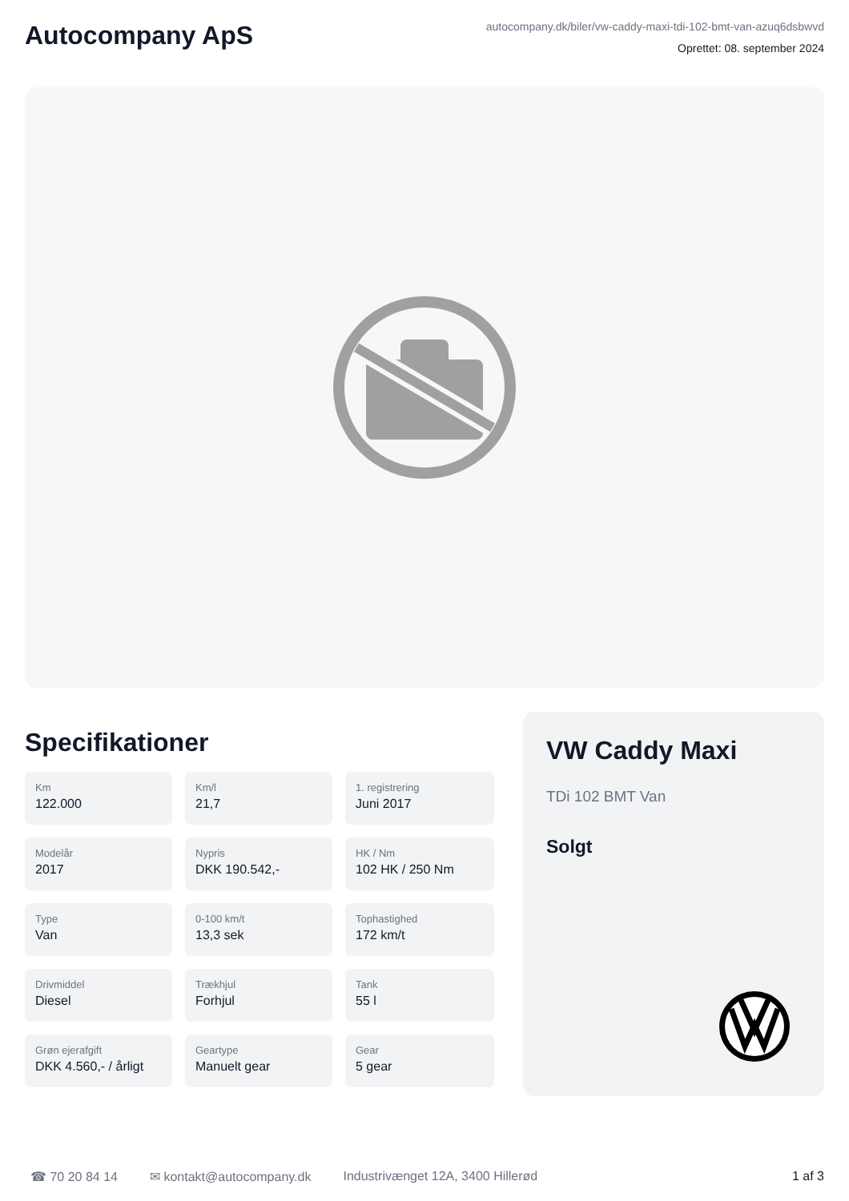Autocompany ApS
autocompany.dk/biler/vw-caddy-maxi-tdi-102-bmt-van-azuq6dsbwvd
Oprettet: 08. september 2024
Specifikationer
Km
122.000
Km/l
21,7
1. registrering
Juni 2017
Modelår
2017
Nypris
DKK 190.542,-
HK / Nm
102 HK / 250 Nm
Type
Van
0-100 km/t
13,3 sek
Tophastighed
172 km/t
Drivmiddel
Diesel
Trækhjul
Forhjul
Tank
55 l
Grøn ejerafgift
DKK 4.560,- / årligt
Geartype
Manuelt gear
Gear
5 gear
VW Caddy Maxi
TDi 102 BMT Van
Solgt
☎ 70 20 84 14 ✉ kontakt@autocompany.dk Industrivænget 12A, 3400 Hillerød 1 af 3